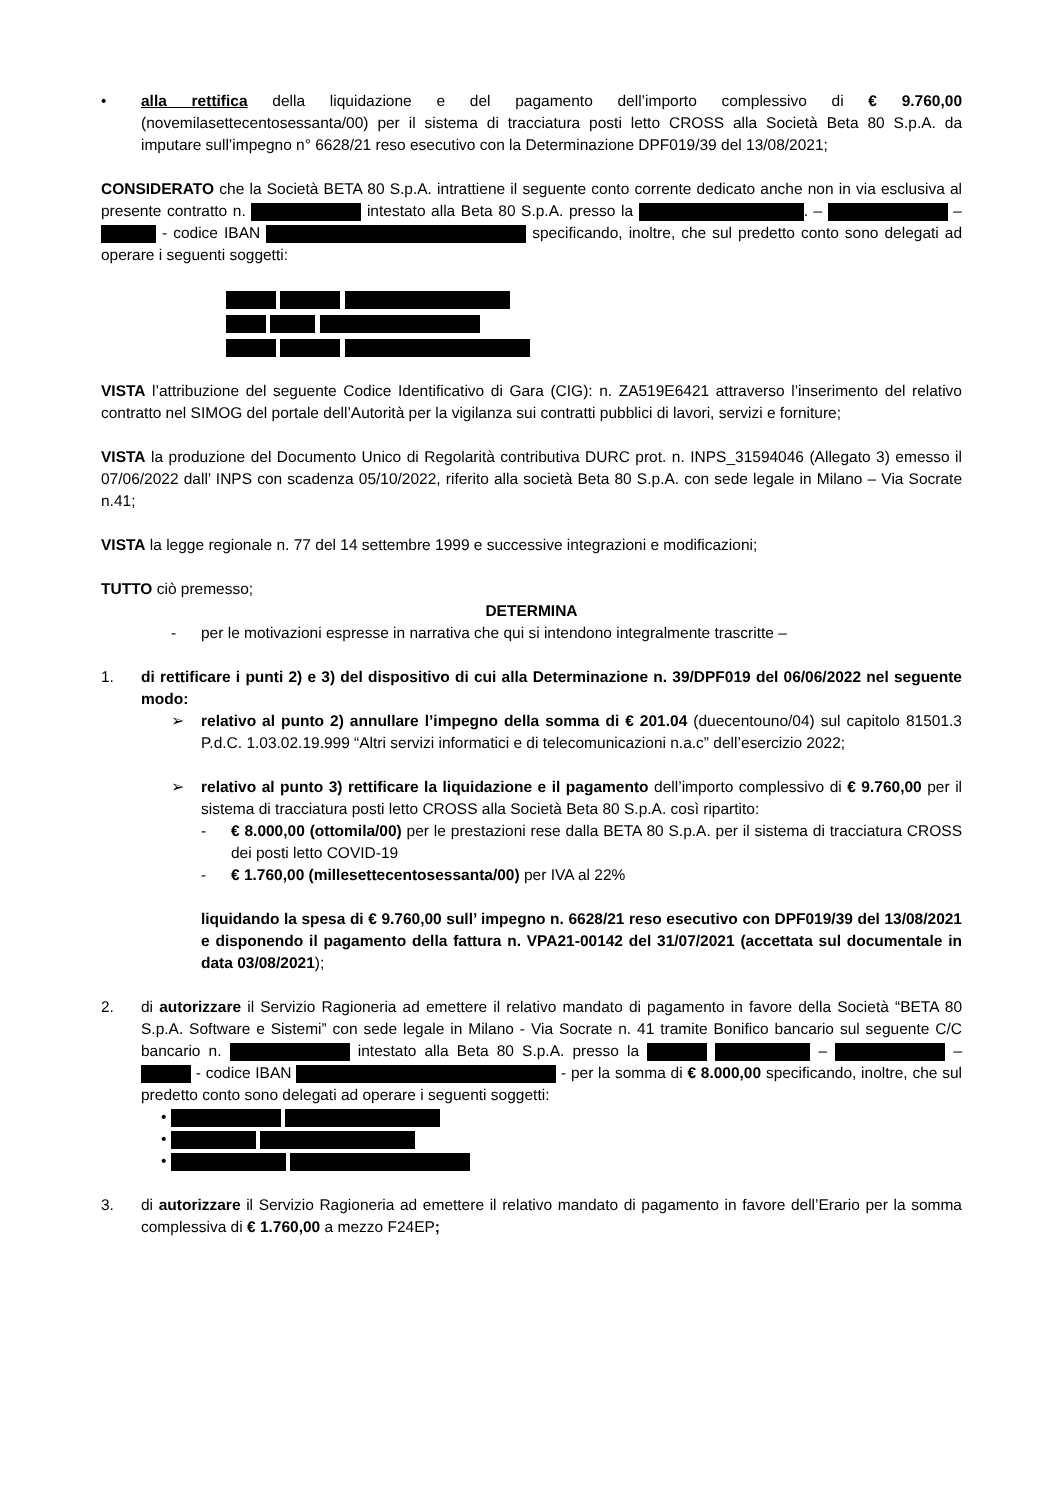• alla rettifica della liquidazione e del pagamento dell’importo complessivo di € 9.760,00 (novemilasettecentosessanta/00) per il sistema di tracciatura posti letto CROSS alla Società Beta 80 S.p.A. da imputare sull’impegno n° 6628/21 reso esecutivo con la Determinazione DPF019/39 del 13/08/2021;
CONSIDERATO che la Società BETA 80 S.p.A. intrattiene il seguente conto corrente dedicato anche non in via esclusiva al presente contratto n. intestato alla Beta 80 S.p.A. presso la . – – - codice IBAN specificando, inoltre, che sul predetto conto sono delegati ad operare i seguenti soggetti:
VISTA l’attribuzione del seguente Codice Identificativo di Gara (CIG): n. ZA519E6421 attraverso l’inserimento del relativo contratto nel SIMOG del portale dell’Autorità per la vigilanza sui contratti pubblici di lavori, servizi e forniture;
VISTA la produzione del Documento Unico di Regolarità contributiva DURC prot. n. INPS_31594046 (Allegato 3) emesso il 07/06/2022 dall’ INPS con scadenza 05/10/2022, riferito alla società Beta 80 S.p.A. con sede legale in Milano – Via Socrate n.41;
VISTA la legge regionale n. 77 del 14 settembre 1999 e successive integrazioni e modificazioni;
TUTTO ciò premesso;
DETERMINA
- per le motivazioni espresse in narrativa che qui si intendono integralmente trascritte –
1. di rettificare i punti 2) e 3) del dispositivo di cui alla Determinazione n. 39/DPF019 del 06/06/2022 nel seguente modo:
➢ relativo al punto 2) annullare l’impegno della somma di € 201.04 (duecentouno/04) sul capitolo 81501.3 P.d.C. 1.03.02.19.999 “Altri servizi informatici e di telecomunicazioni n.a.c” dell’esercizio 2022;
➢ relativo al punto 3) rettificare la liquidazione e il pagamento dell’importo complessivo di € 9.760,00 per il sistema di tracciatura posti letto CROSS alla Società Beta 80 S.p.A. così ripartito:
- € 8.000,00 (ottomila/00) per le prestazioni rese dalla BETA 80 S.p.A. per il sistema di tracciatura CROSS dei posti letto COVID-19
- € 1.760,00 (millesettecentosessanta/00) per IVA al 22%
liquidando la spesa di € 9.760,00 sull’ impegno n. 6628/21 reso esecutivo con DPF019/39 del 13/08/2021 e disponendo il pagamento della fattura n. VPA21-00142 del 31/07/2021 (accettata sul documentale in data 03/08/2021);
2. di autorizzare il Servizio Ragioneria ad emettere il relativo mandato di pagamento in favore della Società “BETA 80 S.p.A. Software e Sistemi” con sede legale in Milano - Via Socrate n. 41 tramite Bonifico bancario sul seguente C/C bancario n. intestato alla Beta 80 S.p.A. presso la – – - codice IBAN - per la somma di € 8.000,00 specificando, inoltre, che sul predetto conto sono delegati ad operare i seguenti soggetti:
•
•
•
3. di autorizzare il Servizio Ragioneria ad emettere il relativo mandato di pagamento in favore dell’Erario per la somma complessiva di € 1.760,00 a mezzo F24EP;